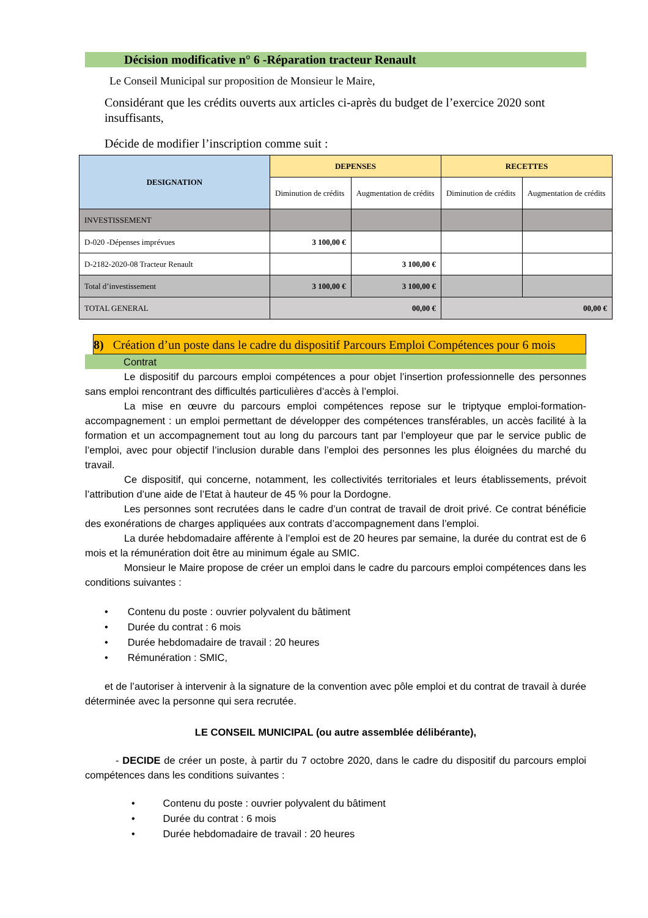Décision modificative n° 6 -Réparation tracteur Renault
Le Conseil Municipal sur proposition de Monsieur le Maire,
Considérant que les crédits ouverts aux articles ci-après du budget de l’exercice 2020 sont insuffisants,
Décide de modifier l’inscription comme suit :
| DESIGNATION | DEPENSES | | RECETTES | |
| --- | --- | --- | --- | --- |
| | Diminution de crédits | Augmentation de crédits | Diminution de crédits | Augmentation de crédits |
| INVESTISSEMENT | | | | |
| D-020 -Dépenses imprévues | 3 100,00 € | | | |
| D-2182-2020-08 Tracteur Renault | | 3 100,00 € | | |
| Total d’investissement | 3 100,00 € | 3 100,00 € | | |
| TOTAL GENERAL | 00,00 € | | 00,00 € | |
8) Création d’un poste dans le cadre du dispositif Parcours Emploi Compétences pour 6 mois
Contrat
Le dispositif du parcours emploi compétences a pour objet l’insertion professionnelle des personnes sans emploi rencontrant des difficultés particulières d’accès à l’emploi.
La mise en œuvre du parcours emploi compétences repose sur le triptyque emploi-formation-accompagnement : un emploi permettant de développer des compétences transférables, un accès facilité à la formation et un accompagnement tout au long du parcours tant par l’employeur que par le service public de l’emploi, avec pour objectif l’inclusion durable dans l’emploi des personnes les plus éloignées du marché du travail.
Ce dispositif, qui concerne, notamment, les collectivités territoriales et leurs établissements, prévoit l’attribution d’une aide de l’Etat à hauteur de 45 % pour la Dordogne.
Les personnes sont recrutées dans le cadre d’un contrat de travail de droit privé. Ce contrat bénéficie des exonérations de charges appliquées aux contrats d’accompagnement dans l’emploi.
La durée hebdomadaire afférente à l’emploi est de 20 heures par semaine, la durée du contrat est de 6 mois et la rémunération doit être au minimum égale au SMIC.
Monsieur le Maire propose de créer un emploi dans le cadre du parcours emploi compétences dans les conditions suivantes :
• Contenu du poste : ouvrier polyvalent du bâtiment
• Durée du contrat : 6 mois
• Durée hebdomadaire de travail : 20 heures
• Rémunération : SMIC,
et de l’autoriser à intervenir à la signature de la convention avec pôle emploi et du contrat de travail à durée déterminée avec la personne qui sera recrutée.
LE CONSEIL MUNICIPAL (ou autre assemblée délibérante),
- DECIDE de créer un poste, à partir du 7 octobre 2020, dans le cadre du dispositif du parcours emploi compétences dans les conditions suivantes :
• Contenu du poste : ouvrier polyvalent du bâtiment
• Durée du contrat : 6 mois
• Durée hebdomadaire de travail : 20 heures